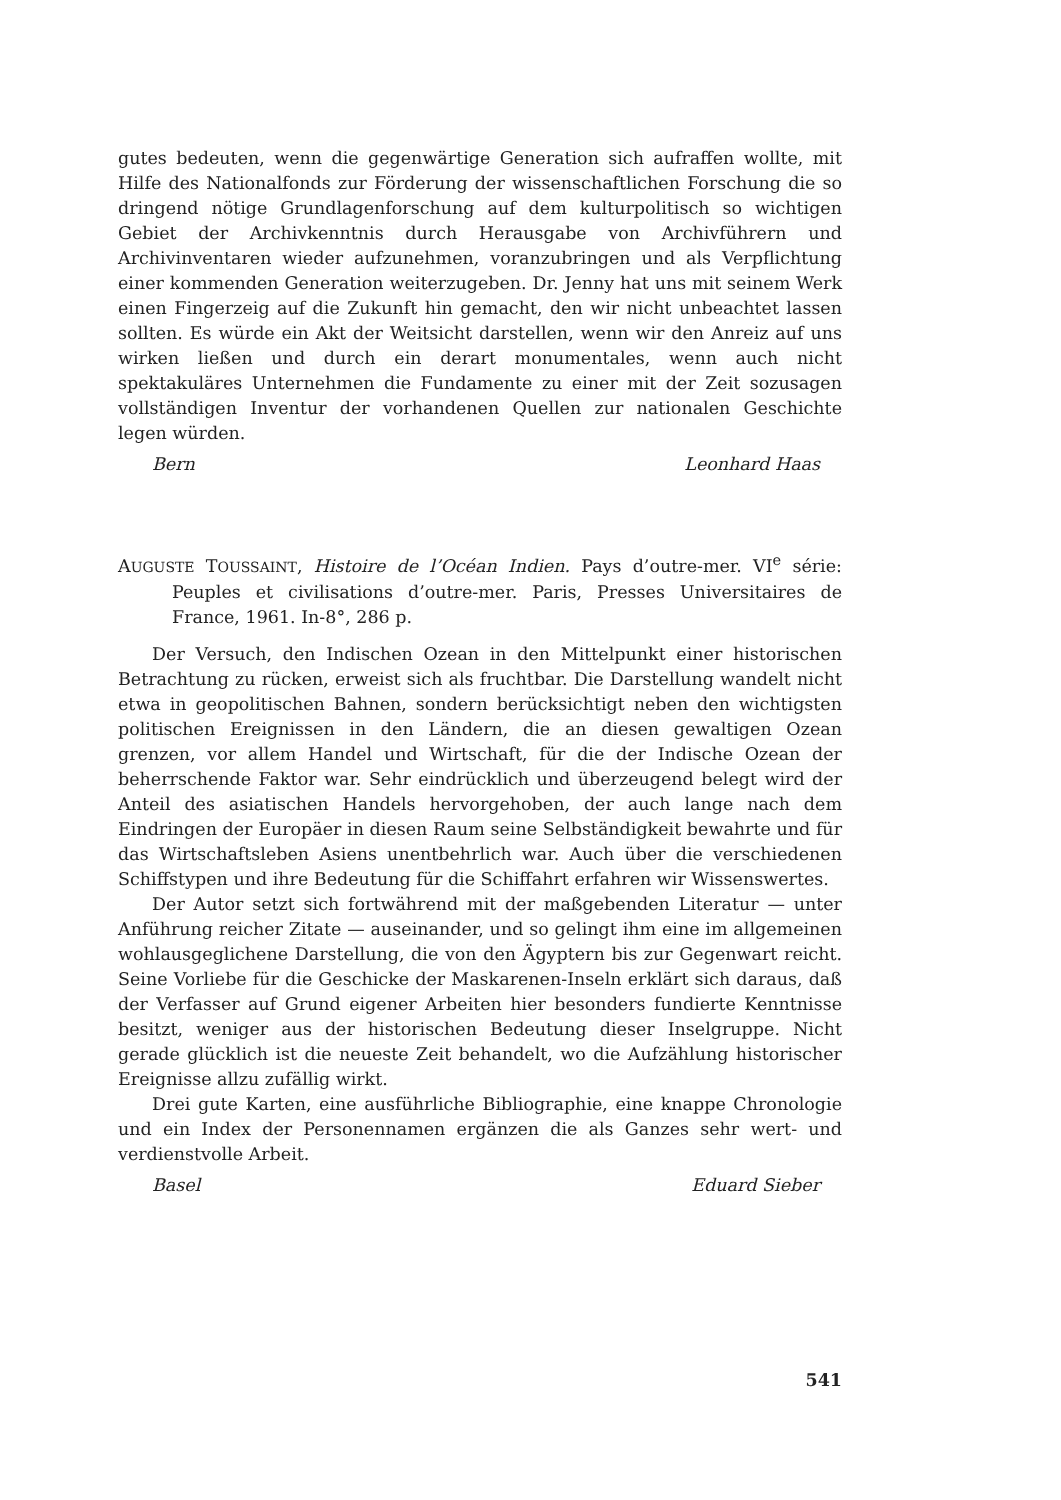gutes bedeuten, wenn die gegenwärtige Generation sich aufraffen wollte, mit Hilfe des Nationalfonds zur Förderung der wissenschaftlichen Forschung die so dringend nötige Grundlagenforschung auf dem kulturpolitisch so wichtigen Gebiet der Archivkenntnis durch Herausgabe von Archivführern und Archivinventaren wieder aufzunehmen, voranzubringen und als Verpflichtung einer kommenden Generation weiterzugeben. Dr. Jenny hat uns mit seinem Werk einen Fingerzeig auf die Zukunft hin gemacht, den wir nicht unbeachtet lassen sollten. Es würde ein Akt der Weitsicht darstellen, wenn wir den Anreiz auf uns wirken ließen und durch ein derart monumentales, wenn auch nicht spektakuläres Unternehmen die Fundamente zu einer mit der Zeit sozusagen vollständigen Inventur der vorhandenen Quellen zur nationalen Geschichte legen würden.
Bern Leonhard Haas
AUGUSTE TOUSSAINT, Histoire de l’Océan Indien. Pays d’outre-mer. VI<sup>e</sup> série: Peuples et civilisations d’outre-mer. Paris, Presses Universitaires de France, 1961. In-8°, 286 p.
Der Versuch, den Indischen Ozean in den Mittelpunkt einer historischen Betrachtung zu rücken, erweist sich als fruchtbar. Die Darstellung wandelt nicht etwa in geopolitischen Bahnen, sondern berücksichtigt neben den wichtigsten politischen Ereignissen in den Ländern, die an diesen gewaltigen Ozean grenzen, vor allem Handel und Wirtschaft, für die der Indische Ozean der beherrschende Faktor war. Sehr eindrücklich und überzeugend belegt wird der Anteil des asiatischen Handels hervorgehoben, der auch lange nach dem Eindringen der Europäer in diesen Raum seine Selbständigkeit bewahrte und für das Wirtschaftsleben Asiens unentbehrlich war. Auch über die verschiedenen Schiffstypen und ihre Bedeutung für die Schiffahrt erfahren wir Wissenswertes.
Der Autor setzt sich fortwährend mit der maßgebenden Literatur — unter Anführung reicher Zitate — auseinander, und so gelingt ihm eine im allgemeinen wohlausgeglichene Darstellung, die von den Ägyptern bis zur Gegenwart reicht. Seine Vorliebe für die Geschicke der Maskarenen-Inseln erklärt sich daraus, daß der Verfasser auf Grund eigener Arbeiten hier besonders fundierte Kenntnisse besitzt, weniger aus der historischen Bedeutung dieser Inselgruppe. Nicht gerade glücklich ist die neueste Zeit behandelt, wo die Aufzählung historischer Ereignisse allzu zufällig wirkt.
Drei gute Karten, eine ausführliche Bibliographie, eine knappe Chronologie und ein Index der Personennamen ergänzen die als Ganzes sehr wert- und verdienstvolle Arbeit.
Basel Eduard Sieber
541